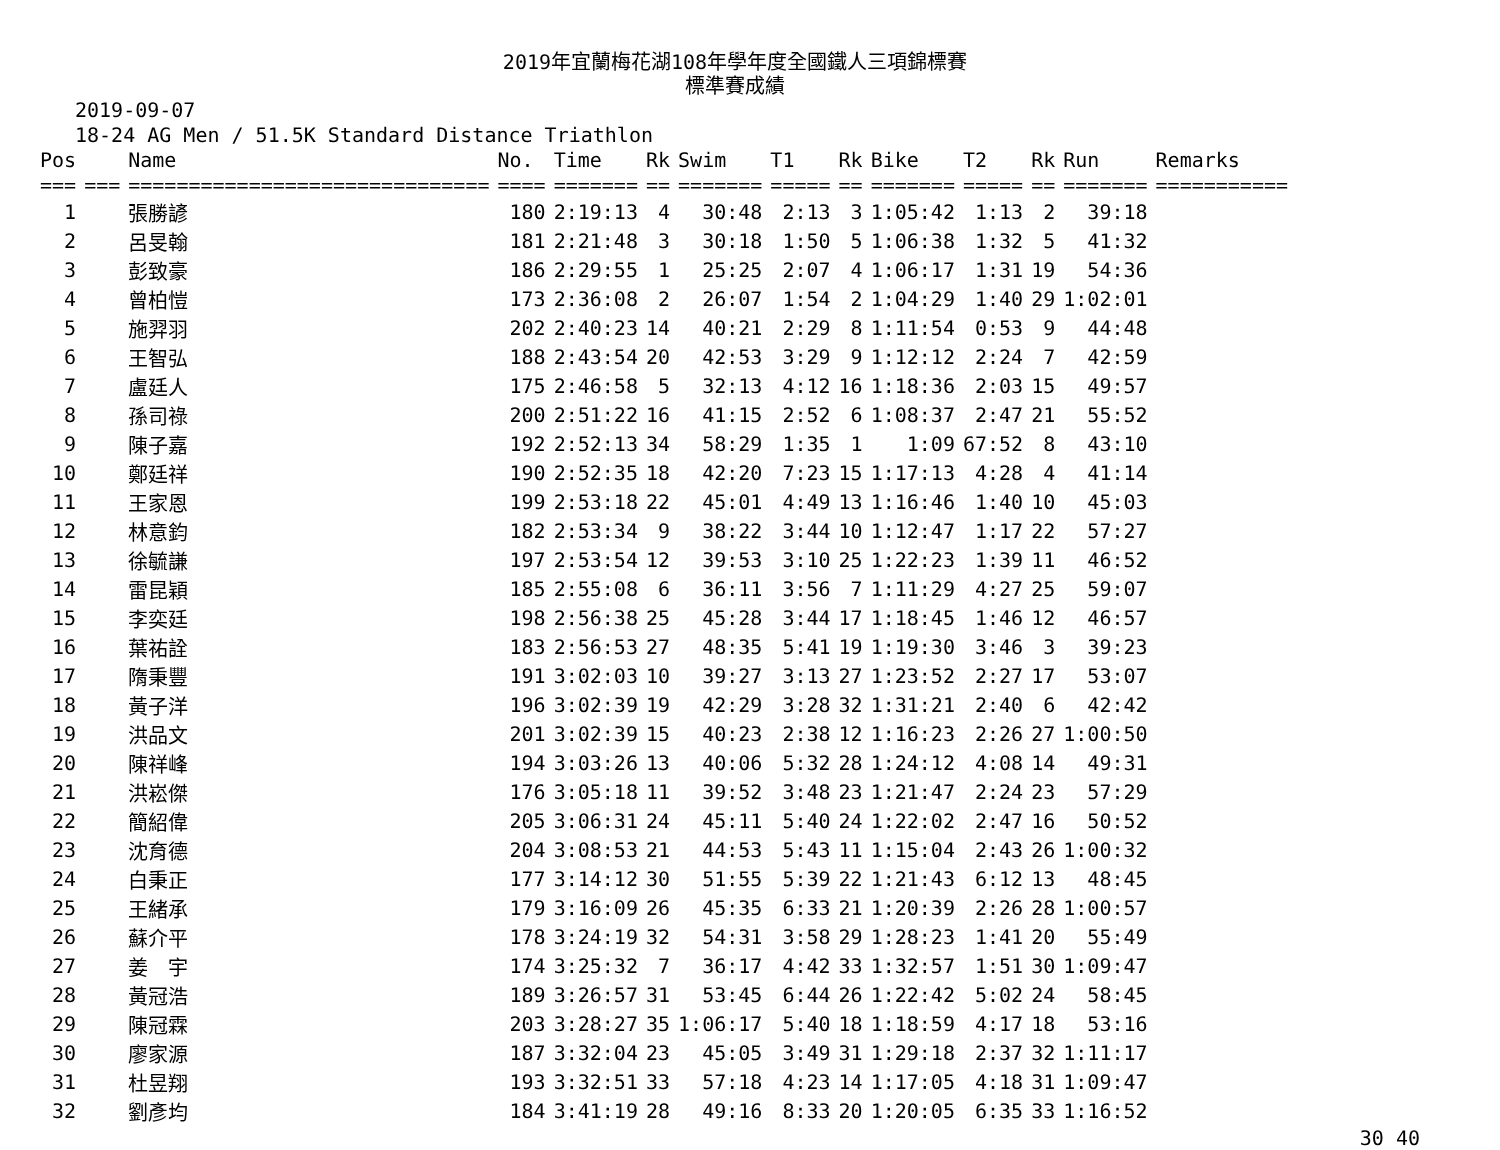2019年宜蘭梅花湖108年學年度全國鐵人三項錦標賽
標準賽成績
2019-09-07
18-24 AG Men / 51.5K Standard Distance Triathlon
| Pos | | Name | No. | Time | Rk | Swim | T1 | Rk | Bike | T2 | Rk | Run | Remarks |
| --- | --- | --- | --- | --- | --- | --- | --- | --- | --- | --- | --- | --- | --- |
| === | === | ============================== | ==== | ======= | == | ======= | ===== | == | ======= | ===== | == | ======= | =========== |
| 1 | | 張勝諺 | 180 | 2:19:13 | 4 | 30:48 | 2:13 | 3 | 1:05:42 | 1:13 | 2 | 39:18 | |
| 2 | | 呂旻翰 | 181 | 2:21:48 | 3 | 30:18 | 1:50 | 5 | 1:06:38 | 1:32 | 5 | 41:32 | |
| 3 | | 彭致豪 | 186 | 2:29:55 | 1 | 25:25 | 2:07 | 4 | 1:06:17 | 1:31 | 19 | 54:36 | |
| 4 | | 曾柏愷 | 173 | 2:36:08 | 2 | 26:07 | 1:54 | 2 | 1:04:29 | 1:40 | 29 | 1:02:01 | |
| 5 | | 施羿羽 | 202 | 2:40:23 | 14 | 40:21 | 2:29 | 8 | 1:11:54 | 0:53 | 9 | 44:48 | |
| 6 | | 王智弘 | 188 | 2:43:54 | 20 | 42:53 | 3:29 | 9 | 1:12:12 | 2:24 | 7 | 42:59 | |
| 7 | | 盧廷人 | 175 | 2:46:58 | 5 | 32:13 | 4:12 | 16 | 1:18:36 | 2:03 | 15 | 49:57 | |
| 8 | | 孫司祿 | 200 | 2:51:22 | 16 | 41:15 | 2:52 | 6 | 1:08:37 | 2:47 | 21 | 55:52 | |
| 9 | | 陳子嘉 | 192 | 2:52:13 | 34 | 58:29 | 1:35 | 1 | 1:09 | 67:52 | 8 | 43:10 | |
| 10 | | 鄭廷祥 | 190 | 2:52:35 | 18 | 42:20 | 7:23 | 15 | 1:17:13 | 4:28 | 4 | 41:14 | |
| 11 | | 王家恩 | 199 | 2:53:18 | 22 | 45:01 | 4:49 | 13 | 1:16:46 | 1:40 | 10 | 45:03 | |
| 12 | | 林意鈞 | 182 | 2:53:34 | 9 | 38:22 | 3:44 | 10 | 1:12:47 | 1:17 | 22 | 57:27 | |
| 13 | | 徐毓謙 | 197 | 2:53:54 | 12 | 39:53 | 3:10 | 25 | 1:22:23 | 1:39 | 11 | 46:52 | |
| 14 | | 雷昆穎 | 185 | 2:55:08 | 6 | 36:11 | 3:56 | 7 | 1:11:29 | 4:27 | 25 | 59:07 | |
| 15 | | 李奕廷 | 198 | 2:56:38 | 25 | 45:28 | 3:44 | 17 | 1:18:45 | 1:46 | 12 | 46:57 | |
| 16 | | 葉祐詮 | 183 | 2:56:53 | 27 | 48:35 | 5:41 | 19 | 1:19:30 | 3:46 | 3 | 39:23 | |
| 17 | | 隋秉豐 | 191 | 3:02:03 | 10 | 39:27 | 3:13 | 27 | 1:23:52 | 2:27 | 17 | 53:07 | |
| 18 | | 黃子洋 | 196 | 3:02:39 | 19 | 42:29 | 3:28 | 32 | 1:31:21 | 2:40 | 6 | 42:42 | |
| 19 | | 洪品文 | 201 | 3:02:39 | 15 | 40:23 | 2:38 | 12 | 1:16:23 | 2:26 | 27 | 1:00:50 | |
| 20 | | 陳祥峰 | 194 | 3:03:26 | 13 | 40:06 | 5:32 | 28 | 1:24:12 | 4:08 | 14 | 49:31 | |
| 21 | | 洪崧傑 | 176 | 3:05:18 | 11 | 39:52 | 3:48 | 23 | 1:21:47 | 2:24 | 23 | 57:29 | |
| 22 | | 簡紹偉 | 205 | 3:06:31 | 24 | 45:11 | 5:40 | 24 | 1:22:02 | 2:47 | 16 | 50:52 | |
| 23 | | 沈育德 | 204 | 3:08:53 | 21 | 44:53 | 5:43 | 11 | 1:15:04 | 2:43 | 26 | 1:00:32 | |
| 24 | | 白秉正 | 177 | 3:14:12 | 30 | 51:55 | 5:39 | 22 | 1:21:43 | 6:12 | 13 | 48:45 | |
| 25 | | 王緒承 | 179 | 3:16:09 | 26 | 45:35 | 6:33 | 21 | 1:20:39 | 2:26 | 28 | 1:00:57 | |
| 26 | | 蘇介平 | 178 | 3:24:19 | 32 | 54:31 | 3:58 | 29 | 1:28:23 | 1:41 | 20 | 55:49 | |
| 27 | | 姜 宇 | 174 | 3:25:32 | 7 | 36:17 | 4:42 | 33 | 1:32:57 | 1:51 | 30 | 1:09:47 | |
| 28 | | 黃冠浩 | 189 | 3:26:57 | 31 | 53:45 | 6:44 | 26 | 1:22:42 | 5:02 | 24 | 58:45 | |
| 29 | | 陳冠霖 | 203 | 3:28:27 | 35 | 1:06:17 | 5:40 | 18 | 1:18:59 | 4:17 | 18 | 53:16 | |
| 30 | | 廖家源 | 187 | 3:32:04 | 23 | 45:05 | 3:49 | 31 | 1:29:18 | 2:37 | 32 | 1:11:17 | |
| 31 | | 杜昱翔 | 193 | 3:32:51 | 33 | 57:18 | 4:23 | 14 | 1:17:05 | 4:18 | 31 | 1:09:47 | |
| 32 | | 劉彥均 | 184 | 3:41:19 | 28 | 49:16 | 8:33 | 20 | 1:20:05 | 6:35 | 33 | 1:16:52 | |
30 40